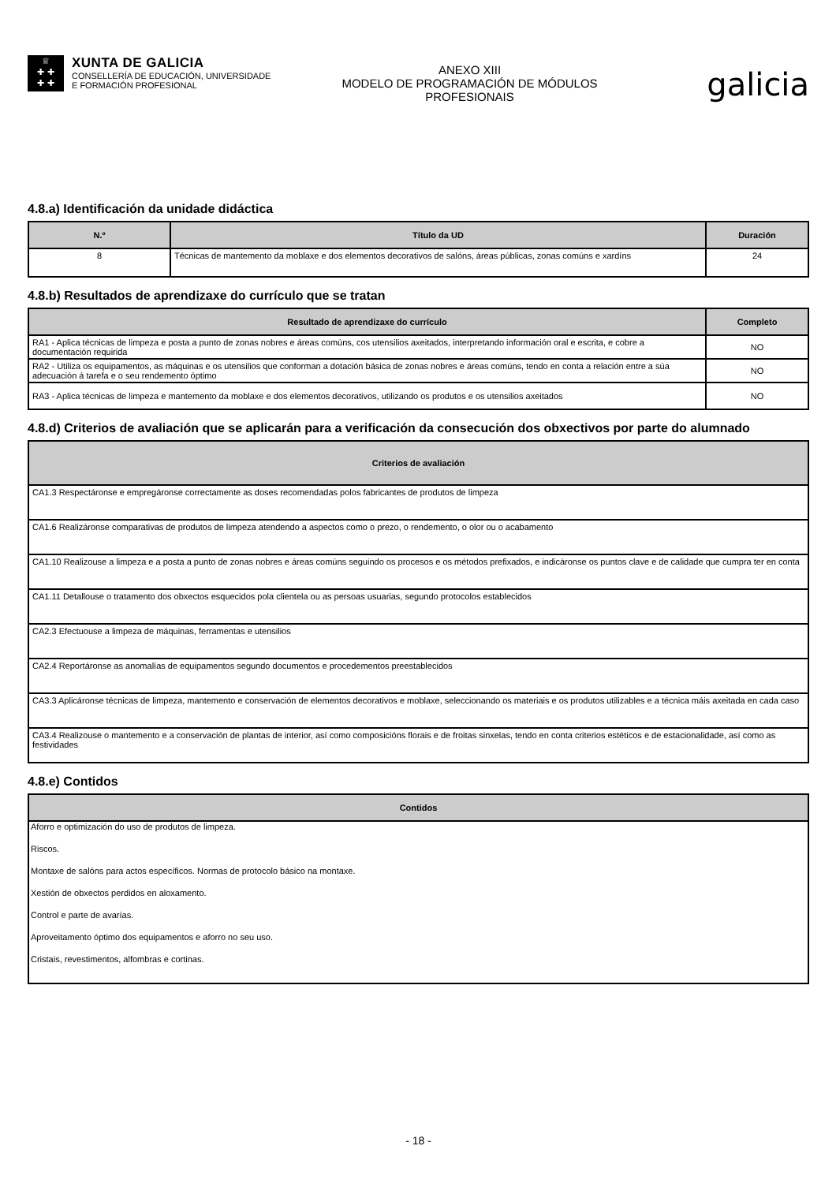♕
✚ ✚
✚ ✚
XUNTA DE GALICIA
CONSELLERÍA DE EDUCACIÓN, UNIVERSIDADE
E FORMACIÓN PROFESIONAL
ANEXO XIII
MODELO DE PROGRAMACIÓN DE MÓDULOS
PROFESIONAIS
galicia
4.8.a) Identificación da unidade didáctica
| N.º | Título da UD | Duración |
| --- | --- | --- |
| 8 | Técnicas de mantemento da moblaxe e dos elementos decorativos de salóns, áreas públicas, zonas comúns e xardíns | 24 |
4.8.b) Resultados de aprendizaxe do currículo que se tratan
| Resultado de aprendizaxe do currículo | Completo |
| --- | --- |
| RA1 - Aplica técnicas de limpeza e posta a punto de zonas nobres e áreas comúns, cos utensilios axeitados, interpretando información oral e escrita, e cobre a documentación requirida | NO |
| RA2 - Utiliza os equipamentos, as máquinas e os utensilios que conforman a dotación básica de zonas nobres e áreas comúns, tendo en conta a relación entre a súa adecuación á tarefa e o seu rendemento óptimo | NO |
| RA3 - Aplica técnicas de limpeza e mantemento da moblaxe e dos elementos decorativos, utilizando os produtos e os utensilios axeitados | NO |
4.8.d) Criterios de avaliación que se aplicarán para a verificación da consecución dos obxectivos por parte do alumnado
| Criterios de avaliación |
| --- |
| CA1.3 Respectáronse e empregáronse correctamente as doses recomendadas polos fabricantes de produtos de limpeza |
| CA1.6 Realizáronse comparativas de produtos de limpeza atendendo a aspectos como o prezo, o rendemento, o olor ou o acabamento |
| CA1.10 Realizouse a limpeza e a posta a punto de zonas nobres e áreas comúns seguindo os procesos e os métodos prefixados, e indicáronse os puntos clave e de calidade que cumpra ter en conta |
| CA1.11 Detallouse o tratamento dos obxectos esquecidos pola clientela ou as persoas usuarias, segundo protocolos establecidos |
| CA2.3 Efectuouse a limpeza de máquinas, ferramentas e utensilios |
| CA2.4 Reportáronse as anomalías de equipamentos segundo documentos e procedementos preestablecidos |
| CA3.3 Aplicáronse técnicas de limpeza, mantemento e conservación de elementos decorativos e moblaxe, seleccionando os materiais e os produtos utilizables e a técnica máis axeitada en cada caso |
| CA3.4 Realizouse o mantemento e a conservación de plantas de interior, así como composicións florais e de froitas sinxelas, tendo en conta criterios estéticos e de estacionalidade, así como as festividades |
4.8.e) Contidos
| Contidos |
| --- |
| Aforro e optimización do uso de produtos de limpeza. |
| Riscos. |
| Montaxe de salóns para actos específicos. Normas de protocolo básico na montaxe. |
| Xestión de obxectos perdidos en aloxamento. |
| Control e parte de avarías. |
| Aproveitamento óptimo dos equipamentos e aforro no seu uso. |
| Cristais, revestimentos, alfombras e cortinas. |
- 18 -